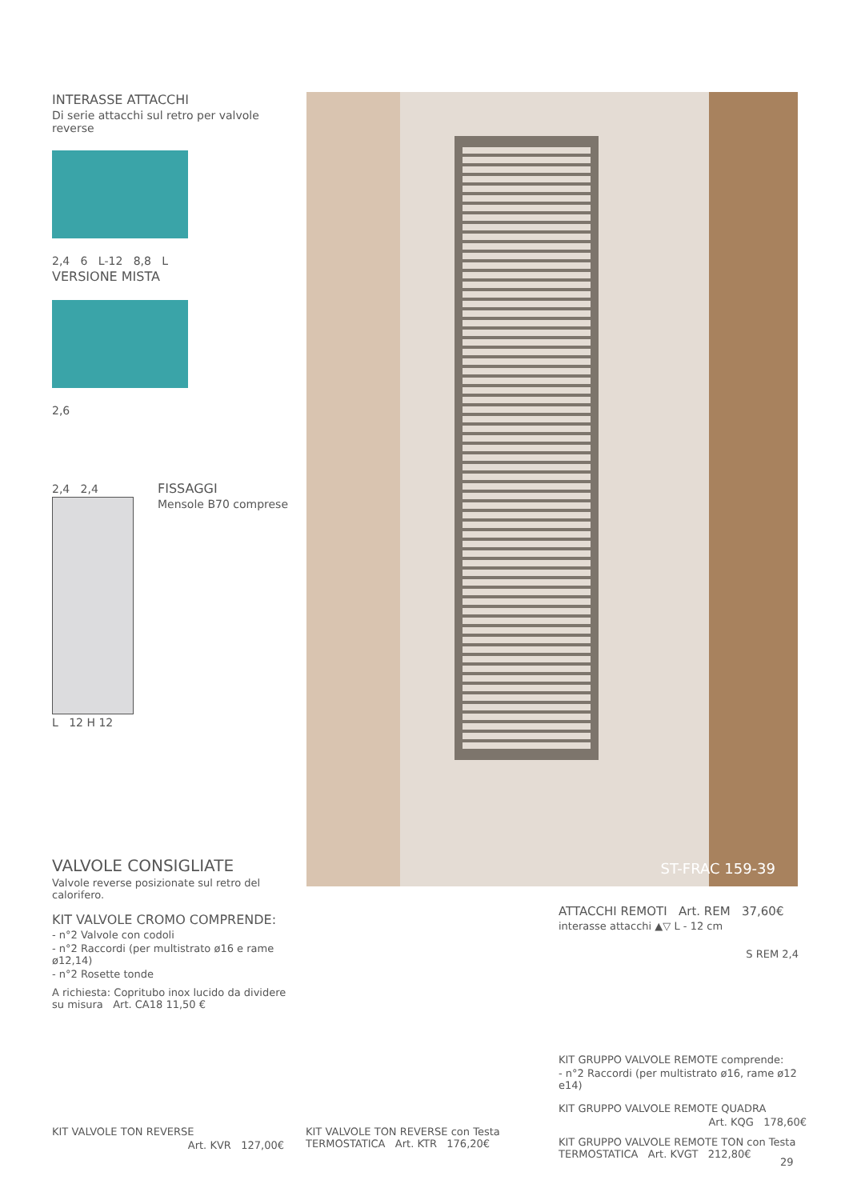INTERASSE ATTACCHI
Di serie attacchi sul retro per valvole reverse
2,4 6 L-12 8,8 L
VERSIONE MISTA
2,6
2,4 2,4
L 12 H 12
FISSAGGI
Mensole B70 comprese
ST-FRAC 159-39
VALVOLE CONSIGLIATE
Valvole reverse posizionate sul retro del calorifero.
KIT VALVOLE CROMO COMPRENDE:
- n°2 Valvole con codoli
- n°2 Raccordi (per multistrato ø16 e rame ø12,14)
- n°2 Rosette tonde
A richiesta: Copritubo inox lucido da dividere su misura Art. CA18 11,50 €
ATTACCHI REMOTI Art. REM 37,60€
interasse attacchi ▲▽ L - 12 cm
S REM 2,4
KIT GRUPPO VALVOLE REMOTE comprende:
- n°2 Raccordi (per multistrato ø16, rame ø12 e14)
KIT GRUPPO VALVOLE REMOTE QUADRA
Art. KQG 178,60€
KIT GRUPPO VALVOLE REMOTE TON con Testa TERMOSTATICA Art. KVGT 212,80€
KIT VALVOLE TON REVERSE
Art. KVR 127,00€
KIT VALVOLE TON REVERSE con Testa TERMOSTATICA Art. KTR 176,20€
29